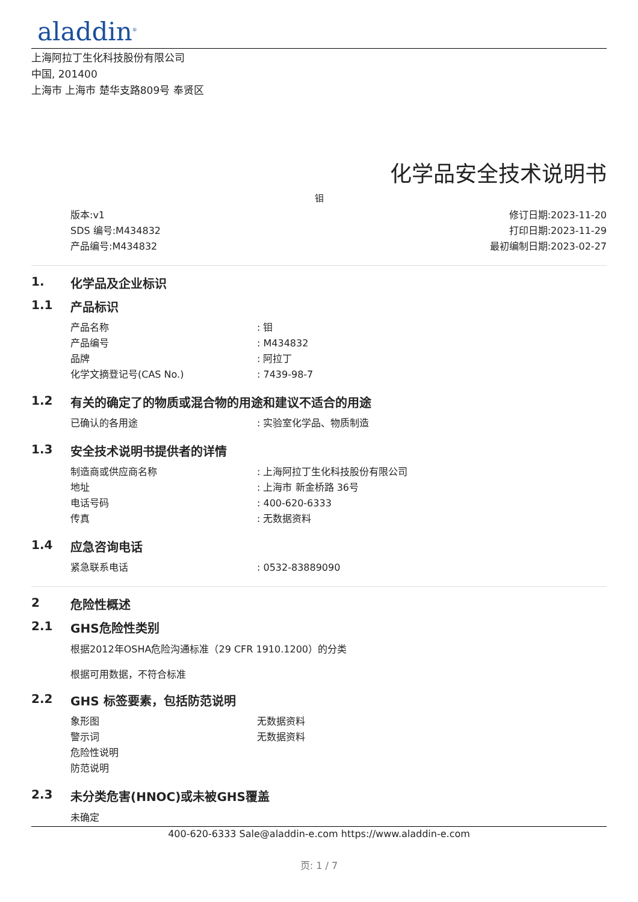aladdin<sup>®</sup>
上海阿拉丁生化科技股份有限公司
中国, 201400
上海市 上海市 楚华支路809号 奉贤区
化学品安全技术说明书
钼
版本:v1
SDS 编号:M434832
产品编号:M434832
修订日期:2023-11-20
打印日期:2023-11-29
最初编制日期:2023-02-27
1. 化学品及企业标识
1.1 产品标识
| 产品名称 | : 钼 |
| 产品编号 | : M434832 |
| 品牌 | : 阿拉丁 |
| 化学文摘登记号(CAS No.) | : 7439-98-7 |
1.2 有关的确定了的物质或混合物的用途和建议不适合的用途
| 已确认的各用途 | : 实验室化学品、物质制造 |
1.3 安全技术说明书提供者的详情
| 制造商或供应商名称 | : 上海阿拉丁生化科技股份有限公司 |
| 地址 | : 上海市 新金桥路 36号 |
| 电话号码 | : 400-620-6333 |
| 传真 | : 无数据资料 |
1.4 应急咨询电话
| 紧急联系电话 | : 0532-83889090 |
2 危险性概述
2.1 GHS危险性类别
根据2012年OSHA危险沟通标准（29 CFR 1910.1200）的分类
根据可用数据，不符合标准
2.2 GHS 标签要素，包括防范说明
| 象形图 | 无数据资料 |
| 警示词 | 无数据资料 |
| 危险性说明 | |
| 防范说明 | |
2.3 未分类危害(HNOC)或未被GHS覆盖
未确定
400-620-6333 Sale@aladdin-e.com https://www.aladdin-e.com
页: 1 / 7